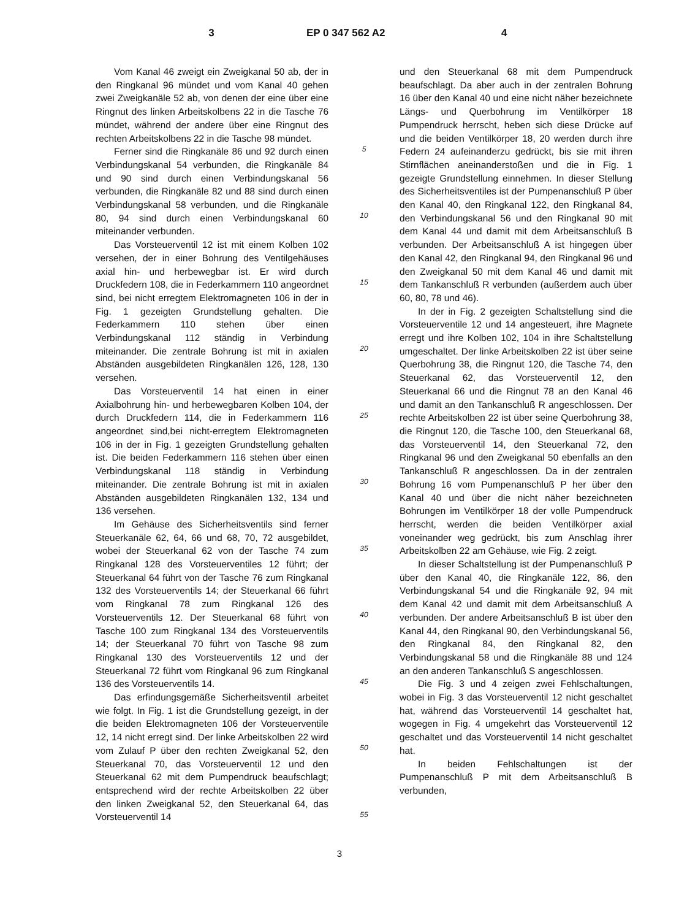3 EP 0 347 562 A2 4
Vom Kanal 46 zweigt ein Zweigkanal 50 ab, der in den Ringkanal 96 mündet und vom Kanal 40 gehen zwei Zweigkanäle 52 ab, von denen der eine über eine Ringnut des linken Arbeitskolbens 22 in die Tasche 76 mündet, während der andere über eine Ringnut des rechten Arbeitskolbens 22 in die Tasche 98 mündet.
Ferner sind die Ringkanäle 86 und 92 durch einen Verbindungskanal 54 verbunden, die Ringkanäle 84 und 90 sind durch einen Verbindungskanal 56 verbunden, die Ringkanäle 82 und 88 sind durch einen Verbindungskanal 58 verbunden, und die Ringkanäle 80, 94 sind durch einen Verbindungskanal 60 miteinander verbunden.
Das Vorsteuerventil 12 ist mit einem Kolben 102 versehen, der in einer Bohrung des Ventilgehäuses axial hin- und herbewegbar ist. Er wird durch Druckfedern 108, die in Federkammern 110 angeordnet sind, bei nicht erregtem Elektromagneten 106 in der in Fig. 1 gezeigten Grundstellung gehalten. Die Federkammern 110 stehen über einen Verbindungskanal 112 ständig in Verbindung miteinander. Die zentrale Bohrung ist mit in axialen Abständen ausgebildeten Ringkanälen 126, 128, 130 versehen.
Das Vorsteuerventil 14 hat einen in einer Axialbohrung hin- und herbewegbaren Kolben 104, der durch Druckfedern 114, die in Federkammern 116 angeordnet sind,bei nicht-erregtem Elektromagneten 106 in der in Fig. 1 gezeigten Grundstellung gehalten ist. Die beiden Federkammern 116 stehen über einen Verbindungskanal 118 ständig in Verbindung miteinander. Die zentrale Bohrung ist mit in axialen Abständen ausgebildeten Ringkanälen 132, 134 und 136 versehen.
Im Gehäuse des Sicherheitsventils sind ferner Steuerkanäle 62, 64, 66 und 68, 70, 72 ausgebildet, wobei der Steuerkanal 62 von der Tasche 74 zum Ringkanal 128 des Vorsteuerventiles 12 führt; der Steuerkanal 64 führt von der Tasche 76 zum Ringkanal 132 des Vorsteuerventils 14; der Steuerkanal 66 führt vom Ringkanal 78 zum Ringkanal 126 des Vorsteuerventils 12. Der Steuerkanal 68 führt von Tasche 100 zum Ringkanal 134 des Vorsteuerventils 14; der Steuerkanal 70 führt von Tasche 98 zum Ringkanal 130 des Vorsteuerventils 12 und der Steuerkanal 72 führt vom Ringkanal 96 zum Ringkanal 136 des Vorsteuerventils 14.
Das erfindungsgemäße Sicherheitsventil arbeitet wie folgt. In Fig. 1 ist die Grundstellung gezeigt, in der die beiden Elektromagneten 106 der Vorsteuerventile 12, 14 nicht erregt sind. Der linke Arbeitskolben 22 wird vom Zulauf P über den rechten Zweigkanal 52, den Steuerkanal 70, das Vorsteuerventil 12 und den Steuerkanal 62 mit dem Pumpendruck beaufschlagt; entsprechend wird der rechte Arbeitskolben 22 über den linken Zweigkanal 52, den Steuerkanal 64, das Vorsteuerventil 14
5
10
15
20
25
30
35
40
45
50
55
und den Steuerkanal 68 mit dem Pumpendruck beaufschlagt. Da aber auch in der zentralen Bohrung 16 über den Kanal 40 und eine nicht näher bezeichnete Längs- und Querbohrung im Ventilkörper 18 Pumpendruck herrscht, heben sich diese Drücke auf und die beiden Ventilkörper 18, 20 werden durch ihre Federn 24 aufeinanderzu gedrückt, bis sie mit ihren Stirnflächen aneinanderstoßen und die in Fig. 1 gezeigte Grundstellung einnehmen. In dieser Stellung des Sicherheitsventiles ist der Pumpenanschluß P über den Kanal 40, den Ringkanal 122, den Ringkanal 84, den Verbindungskanal 56 und den Ringkanal 90 mit dem Kanal 44 und damit mit dem Arbeitsanschluß B verbunden. Der Arbeitsanschluß A ist hingegen über den Kanal 42, den Ringkanal 94, den Ringkanal 96 und den Zweigkanal 50 mit dem Kanal 46 und damit mit dem Tankanschluß R verbunden (außerdem auch über 60, 80, 78 und 46).
In der in Fig. 2 gezeigten Schaltstellung sind die Vorsteuerventile 12 und 14 angesteuert, ihre Magnete erregt und ihre Kolben 102, 104 in ihre Schaltstellung umgeschaltet. Der linke Arbeitskolben 22 ist über seine Querbohrung 38, die Ringnut 120, die Tasche 74, den Steuerkanal 62, das Vorsteuerventil 12, den Steuerkanal 66 und die Ringnut 78 an den Kanal 46 und damit an den Tankanschluß R angeschlossen. Der rechte Arbeitskolben 22 ist über seine Querbohrung 38, die Ringnut 120, die Tasche 100, den Steuerkanal 68, das Vorsteuerventil 14, den Steuerkanal 72, den Ringkanal 96 und den Zweigkanal 50 ebenfalls an den Tankanschluß R angeschlossen. Da in der zentralen Bohrung 16 vom Pumpenanschluß P her über den Kanal 40 und über die nicht näher bezeichneten Bohrungen im Ventilkörper 18 der volle Pumpendruck herrscht, werden die beiden Ventilkörper axial voneinander weg gedrückt, bis zum Anschlag ihrer Arbeitskolben 22 am Gehäuse, wie Fig. 2 zeigt.
In dieser Schaltstellung ist der Pumpenanschluß P über den Kanal 40, die Ringkanäle 122, 86, den Verbindungskanal 54 und die Ringkanäle 92, 94 mit dem Kanal 42 und damit mit dem Arbeitsanschluß A verbunden. Der andere Arbeitsanschluß B ist über den Kanal 44, den Ringkanal 90, den Verbindungskanal 56, den Ringkanal 84, den Ringkanal 82, den Verbindungskanal 58 und die Ringkanäle 88 und 124 an den anderen Tankanschluß S angeschlossen.
Die Fig. 3 und 4 zeigen zwei Fehlschaltungen, wobei in Fig. 3 das Vorsteuerventil 12 nicht geschaltet hat, während das Vorsteuerventil 14 geschaltet hat, wogegen in Fig. 4 umgekehrt das Vorsteuerventil 12 geschaltet und das Vorsteuerventil 14 nicht geschaltet hat.
In beiden Fehlschaltungen ist der Pumpenanschluß P mit dem Arbeitsanschluß B verbunden,
3